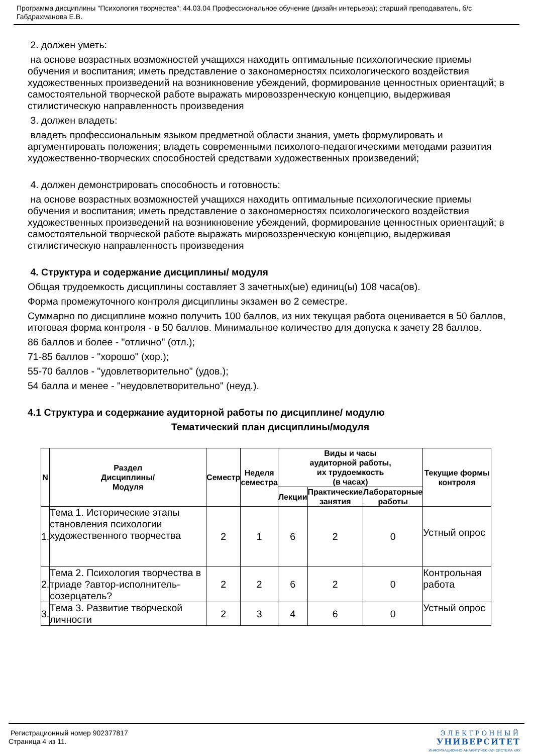Программа дисциплины "Психология творчества"; 44.03.04 Профессиональное обучение (дизайн интерьера); старший преподаватель, б/с Габдрахманова Е.В.
2. должен уметь:
на основе возрастных возможностей учащихся находить оптимальные психологические приемы обучения и воспитания; иметь представление о закономерностях психологического воздействия художественных произведений на возникновение убеждений, формирование ценностных ориентаций; в самостоятельной творческой работе выражать мировоззренческую концепцию, выдерживая стилистическую направленность произведения
3. должен владеть:
владеть профессиональным языком предметной области знания, уметь формулировать и аргументировать положения; владеть современными психолого-педагогическими методами развития художественно-творческих способностей средствами художественных произведений;
4. должен демонстрировать способность и готовность:
на основе возрастных возможностей учащихся находить оптимальные психологические приемы обучения и воспитания; иметь представление о закономерностях психологического воздействия художественных произведений на возникновение убеждений, формирование ценностных ориентаций; в самостоятельной творческой работе выражать мировоззренческую концепцию, выдерживая стилистическую направленность произведения
4. Структура и содержание дисциплины/ модуля
Общая трудоемкость дисциплины составляет 3 зачетных(ые) единиц(ы) 108 часа(ов).
Форма промежуточного контроля дисциплины экзамен во 2 семестре.
Суммарно по дисциплине можно получить 100 баллов, из них текущая работа оценивается в 50 баллов, итоговая форма контроля - в 50 баллов. Минимальное количество для допуска к зачету 28 баллов.
86 баллов и более - "отлично" (отл.);
71-85 баллов - "хорошо" (хор.);
55-70 баллов - "удовлетворительно" (удов.);
54 балла и менее - "неудовлетворительно" (неуд.).
4.1 Структура и содержание аудиторной работы по дисциплине/ модулю
Тематический план дисциплины/модуля
| N | Раздел Дисциплины/ Модуля | Семестр | Неделя семестра | Виды и часы аудиторной работы, их трудоемкость (в часах) | | | Текущие формы контроля |
| --- | --- | --- | --- | --- | --- | --- | --- |
| | | | | Лекции | Практические занятия | Лабораторные работы | |
| 1. | Тема 1. Исторические этапы становления психологии художественного творчества | 2 | 1 | 6 | 2 | 0 | Устный опрос |
| 2. | Тема 2. Психология творчества в триаде ?автор-исполнитель-созерцатель? | 2 | 2 | 6 | 2 | 0 | Контрольная работа |
| 3. | Тема 3. Развитие творческой личности | 2 | 3 | 4 | 6 | 0 | Устный опрос |
Регистрационный номер 902377817
Страница 4 из 11.
ЭЛЕКТРОННЫЙ
УНИВЕРСИТЕТ
ИНФОРМАЦИОННО-АНАЛИТИЧЕСКАЯ СИСТЕМА КФУ